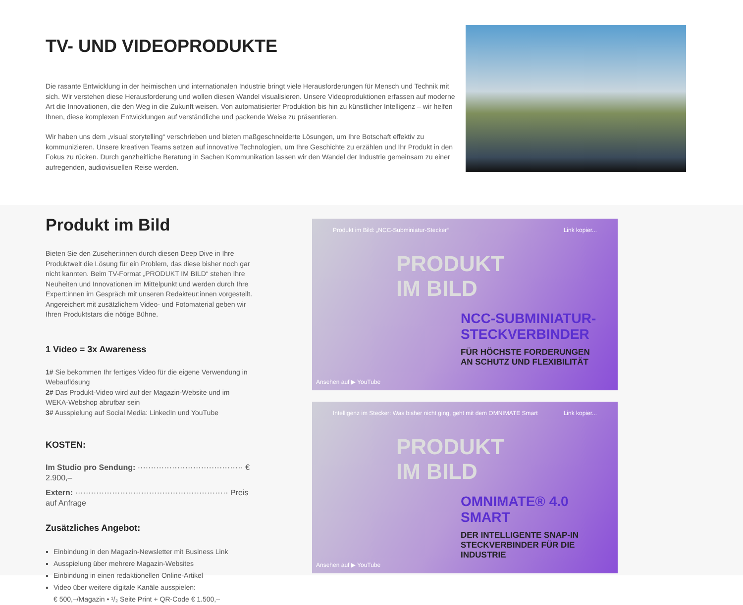TV- UND VIDEOPRODUKTE
Die rasante Entwicklung in der heimischen und internationalen Industrie bringt viele Herausforderungen für Mensch und Technik mit sich. Wir verstehen diese Herausforderung und wollen diesen Wandel visualisieren. Unsere Videoproduktionen erfassen auf moderne Art die Innovationen, die den Weg in die Zukunft weisen. Von automatisierter Produktion bis hin zu künstlicher Intelligenz – wir helfen Ihnen, diese komplexen Entwicklungen auf verständliche und packende Weise zu präsentieren.
Wir haben uns dem „visual storytelling“ verschrieben und bieten maßgeschneiderte Lösungen, um Ihre Botschaft effektiv zu kommunizieren. Unsere kreativen Teams setzen auf innovative Technologien, um Ihre Geschichte zu erzählen und Ihr Produkt in den Fokus zu rücken. Durch ganzheitliche Beratung in Sachen Kommunikation lassen wir den Wandel der Industrie gemeinsam zu einer aufregenden, audiovisuellen Reise werden.
Produkt im Bild
Bieten Sie den Zuseher:innen durch diesen Deep Dive in Ihre Produktwelt die Lösung für ein Problem, das diese bisher noch gar nicht kannten. Beim TV-Format „PRODUKT IM BILD“ stehen Ihre Neuheiten und Innovationen im Mittelpunkt und werden durch Ihre Expert:innen im Gespräch mit unseren Redakteur:innen vorgestellt. Angereichert mit zusätzlichem Video- und Fotomaterial geben wir Ihren Produktstars die nötige Bühne.
1 Video = 3x Awareness
1# Sie bekommen Ihr fertiges Video für die eigene Verwendung in Webauflösung
2# Das Produkt-Video wird auf der Magazin-Website und im WEKA-Webshop abrufbar sein
3# Ausspielung auf Social Media: LinkedIn und YouTube
KOSTEN:
Im Studio pro Sendung: ········································ € 2.900,–
Extern: ·························································· Preis auf Anfrage
Zusätzliches Angebot:
Einbindung in den Magazin-Newsletter mit Business Link
Ausspielung über mehrere Magazin-Websites
Einbindung in einen redaktionellen Online-Artikel
Video über weitere digitale Kanäle ausspielen:
€ 500,–/Magazin • ¹/₂ Seite Print + QR-Code € 1.500,–
Produkt im Bild: „NCC-Subminiatur-Stecker“ Link kopier...
PRODUKT
IM BILD
NCC-SUBMINIATUR-
STECKVERBINDER
FÜR HÖCHSTE FORDERUNGEN
AN SCHUTZ UND FLEXIBILITÄT
Ansehen auf ▶ YouTube
Intelligenz im Stecker: Was bisher nicht ging, geht mit dem OMNIMATE Smart Link kopier...
PRODUKT
IM BILD
OMNIMATE® 4.0 SMART
DER INTELLIGENTE SNAP-IN
STECKVERBINDER FÜR DIE INDUSTRIE
Ansehen auf ▶ YouTube